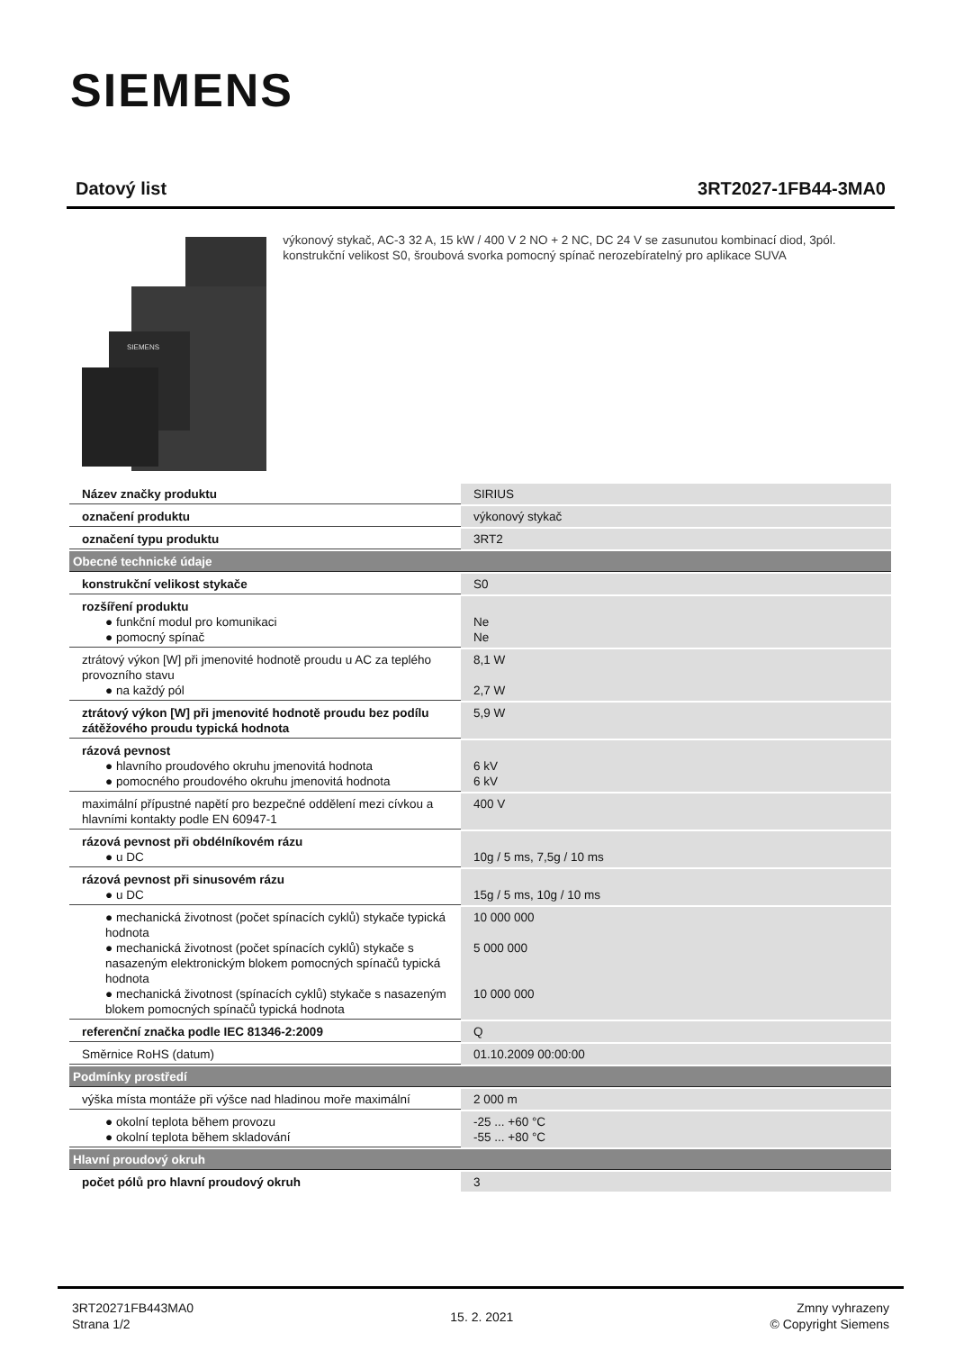SIEMENS
Datový list 3RT2027-1FB44-3MA0
SIEMENS
výkonový stykač, AC-3 32 A, 15 kW / 400 V 2 NO + 2 NC, DC 24 V se zasunutou kombinací diod, 3pól. konstrukční velikost S0, šroubová svorka pomocný spínač nerozebíratelný pro aplikace SUVA
| Název značky produktu | SIRIUS |
| označení produktu | výkonový stykač |
| označení typu produktu | 3RT2 |
| Obecné technické údaje | |
| konstrukční velikost stykače | S0 |
| rozšíření produktu ● funkční modul pro komunikaci ● pomocný spínač | Ne Ne |
| ztrátový výkon [W] při jmenovité hodnotě proudu u AC za teplého provozního stavu ● na každý pól | 8,1 W 2,7 W |
| ztrátový výkon [W] při jmenovité hodnotě proudu bez podílu zátěžového proudu typická hodnota | 5,9 W |
| rázová pevnost ● hlavního proudového okruhu jmenovitá hodnota ● pomocného proudového okruhu jmenovitá hodnota | 6 kV 6 kV |
| maximální přípustné napětí pro bezpečné oddělení mezi cívkou a hlavními kontakty podle EN 60947-1 | 400 V |
| rázová pevnost při obdélníkovém rázu ● u DC | 10g / 5 ms, 7,5g / 10 ms |
| rázová pevnost při sinusovém rázu ● u DC | 15g / 5 ms, 10g / 10 ms |
| ● mechanická životnost (počet spínacích cyklů) stykače typická hodnota ● mechanická životnost (počet spínacích cyklů) stykače s nasazeným elektronickým blokem pomocných spínačů typická hodnota ● mechanická životnost (spínacích cyklů) stykače s nasazeným blokem pomocných spínačů typická hodnota | 10 000 000 5 000 000 10 000 000 |
| referenční značka podle IEC 81346-2:2009 | Q |
| Směrnice RoHS (datum) | 01.10.2009 00:00:00 |
| Podmínky prostředí | |
| výška místa montáže při výšce nad hladinou moře maximální | 2 000 m |
| ● okolní teplota během provozu ● okolní teplota během skladování | -25 ... +60 °C -55 ... +80 °C |
| Hlavní proudový okruh | |
| počet pólů pro hlavní proudový okruh | 3 |
3RT20271FB443MA0
Strana 1/2
15. 2. 2021
Zmny vyhrazeny
© Copyright Siemens